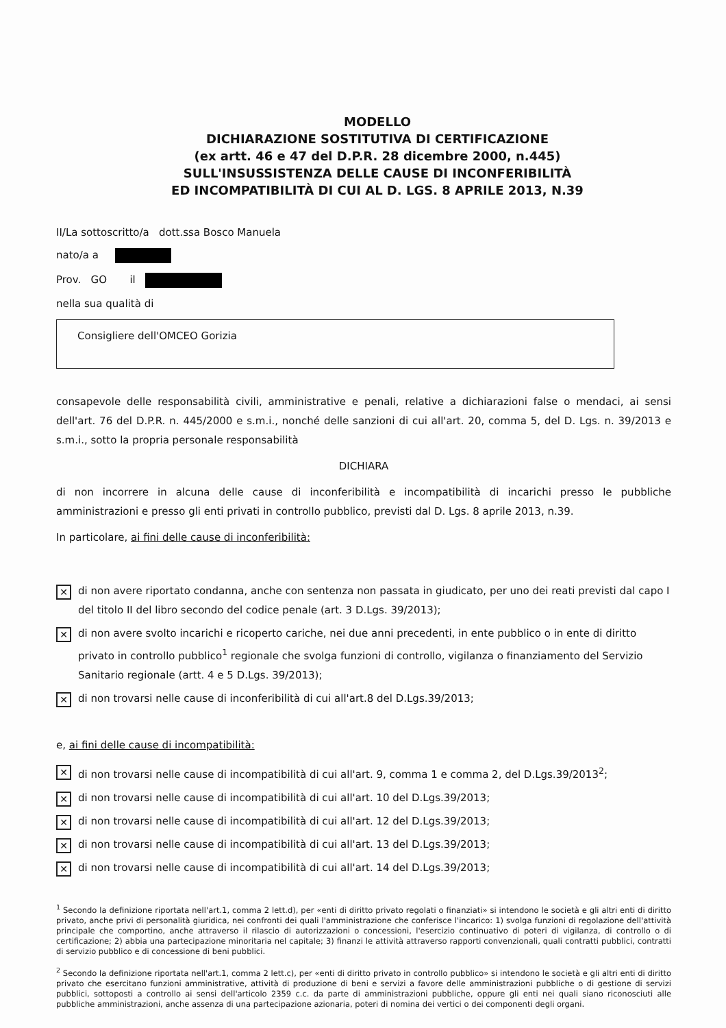MODELLO
DICHIARAZIONE SOSTITUTIVA DI CERTIFICAZIONE
(ex artt. 46 e 47 del D.P.R. 28 dicembre 2000, n.445)
SULL'INSUSSISTENZA DELLE CAUSE DI INCONFERIBILITÀ
ED INCOMPATIBILITÀ DI CUI AL D. LGS. 8 APRILE 2013, N.39
II/La sottoscritto/a dott.ssa Bosco Manuela
nato/a a
Prov. GO il
nella sua qualità di
Consigliere dell'OMCEO Gorizia
consapevole delle responsabilità civili, amministrative e penali, relative a dichiarazioni false o mendaci, ai sensi dell'art. 76 del D.P.R. n. 445/2000 e s.m.i., nonché delle sanzioni di cui all'art. 20, comma 5, del D. Lgs. n. 39/2013 e s.m.i., sotto la propria personale responsabilità
DICHIARA
di non incorrere in alcuna delle cause di inconferibilità e incompatibilità di incarichi presso le pubbliche amministrazioni e presso gli enti privati in controllo pubblico, previsti dal D. Lgs. 8 aprile 2013, n.39.
In particolare, ai fini delle cause di inconferibilità:
✕
di non avere riportato condanna, anche con sentenza non passata in giudicato, per uno dei reati previsti dal capo I del titolo II del libro secondo del codice penale (art. 3 D.Lgs. 39/2013);
✕
di non avere svolto incarichi e ricoperto cariche, nei due anni precedenti, in ente pubblico o in ente di diritto privato in controllo pubblico<sup>1</sup> regionale che svolga funzioni di controllo, vigilanza o finanziamento del Servizio Sanitario regionale (artt. 4 e 5 D.Lgs. 39/2013);
✕
di non trovarsi nelle cause di inconferibilità di cui all'art.8 del D.Lgs.39/2013;
e, ai fini delle cause di incompatibilità:
✕
di non trovarsi nelle cause di incompatibilità di cui all'art. 9, comma 1 e comma 2, del D.Lgs.39/2013<sup>2</sup>;
✕
di non trovarsi nelle cause di incompatibilità di cui all'art. 10 del D.Lgs.39/2013;
✕
di non trovarsi nelle cause di incompatibilità di cui all'art. 12 del D.Lgs.39/2013;
✕
di non trovarsi nelle cause di incompatibilità di cui all'art. 13 del D.Lgs.39/2013;
✕
di non trovarsi nelle cause di incompatibilità di cui all'art. 14 del D.Lgs.39/2013;
<sup>1</sup> Secondo la definizione riportata nell'art.1, comma 2 lett.d), per «enti di diritto privato regolati o finanziati» si intendono le società e gli altri enti di diritto privato, anche privi di personalità giuridica, nei confronti dei quali l'amministrazione che conferisce l'incarico: 1) svolga funzioni di regolazione dell'attività principale che comportino, anche attraverso il rilascio di autorizzazioni o concessioni, l'esercizio continuativo di poteri di vigilanza, di controllo o di certificazione; 2) abbia una partecipazione minoritaria nel capitale; 3) finanzi le attività attraverso rapporti convenzionali, quali contratti pubblici, contratti di servizio pubblico e di concessione di beni pubblici.
<sup>2</sup> Secondo la definizione riportata nell'art.1, comma 2 lett.c), per «enti di diritto privato in controllo pubblico» si intendono le società e gli altri enti di diritto privato che esercitano funzioni amministrative, attività di produzione di beni e servizi a favore delle amministrazioni pubbliche o di gestione di servizi pubblici, sottoposti a controllo ai sensi dell'articolo 2359 c.c. da parte di amministrazioni pubbliche, oppure gli enti nei quali siano riconosciuti alle pubbliche amministrazioni, anche assenza di una partecipazione azionaria, poteri di nomina dei vertici o dei componenti degli organi.